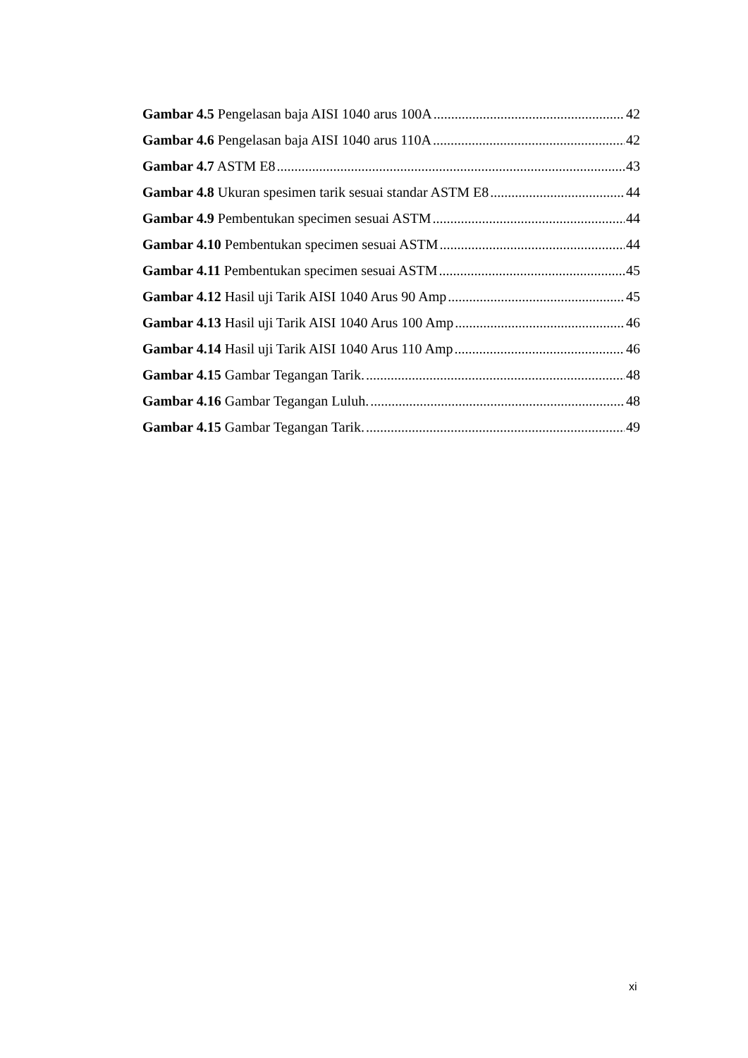Gambar 4.5 Pengelasan baja AISI 1040 arus 100A 42
Gambar 4.6 Pengelasan baja AISI 1040 arus 110A 42
Gambar 4.7 ASTM E8 43
Gambar 4.8 Ukuran spesimen tarik sesuai standar ASTM E8 44
Gambar 4.9 Pembentukan specimen sesuai ASTM 44
Gambar 4.10 Pembentukan specimen sesuai ASTM 44
Gambar 4.11 Pembentukan specimen sesuai ASTM 45
Gambar 4.12 Hasil uji Tarik AISI 1040 Arus 90 Amp 45
Gambar 4.13 Hasil uji Tarik AISI 1040 Arus 100 Amp 46
Gambar 4.14 Hasil uji Tarik AISI 1040 Arus 110 Amp 46
Gambar 4.15 Gambar Tegangan Tarik. 48
Gambar 4.16 Gambar Tegangan Luluh. 48
Gambar 4.15 Gambar Tegangan Tarik. 49
xi